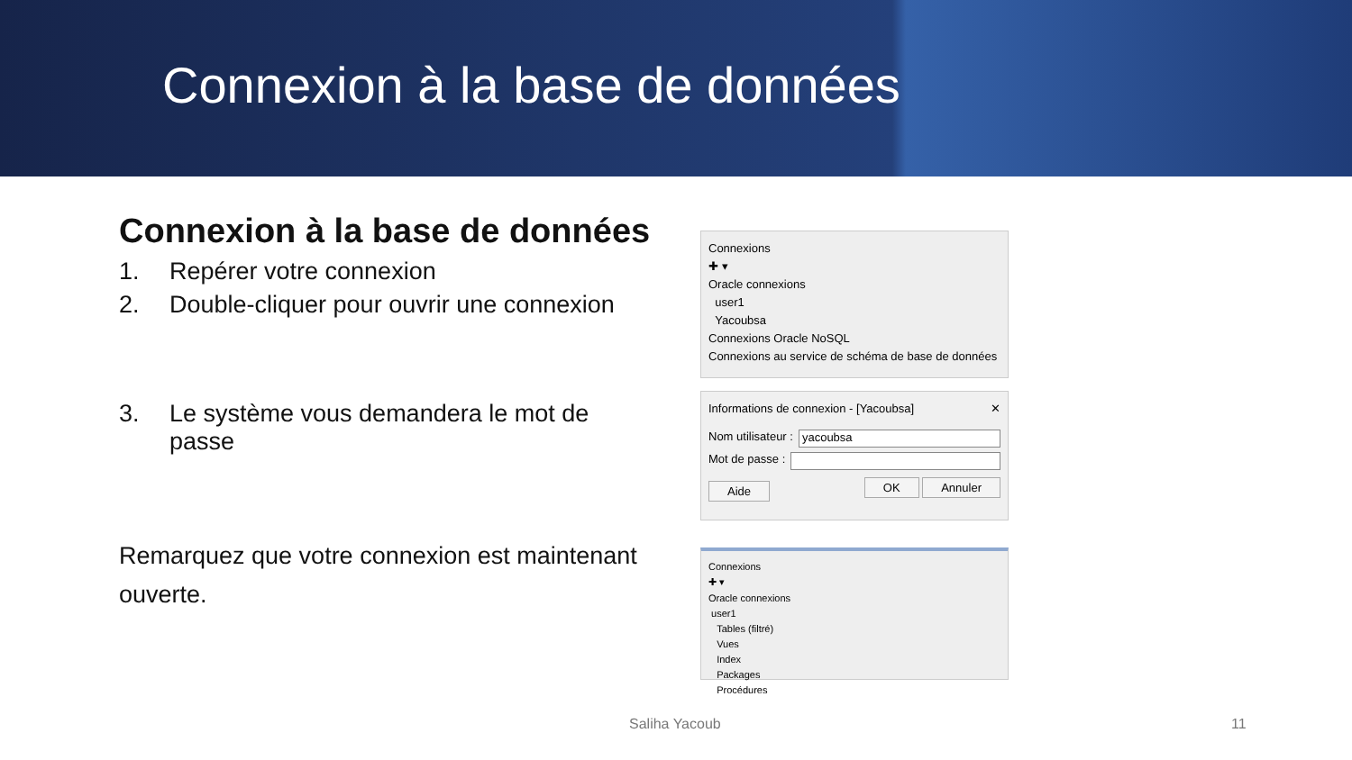Connexion à la base de données
Connexion à la base de données
1. Repérer votre connexion
2. Double-cliquer pour ouvrir une connexion
3. Le système vous demandera le mot de passe
Remarquez que votre connexion est maintenant ouverte.
Connexions
✚ ▾
Oracle connexions
user1
Yacoubsa
Connexions Oracle NoSQL
Connexions au service de schéma de base de données
Informations de connexion - [Yacoubsa] ✕
Nom utilisateur : yacoubsa
Mot de passe :
Aide OK Annuler
Connexions
✚ ▾
Oracle connexions
user1
Tables (filtré)
Vues
Index
Packages
Procédures
Saliha Yacoub 11